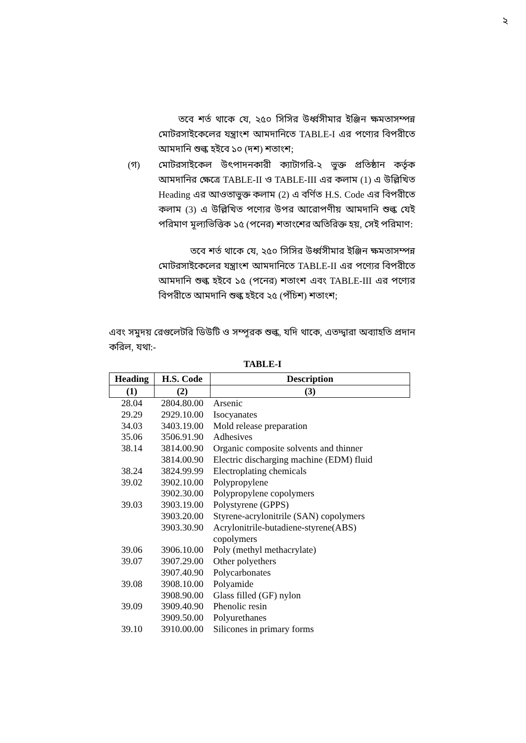২
তবে শর্ত থাকে যে, ২৫০ সিসির উর্ধ্বসীমার ইঞ্জিন ক্ষমতাসম্পন্ন মোটরসাইকেলের যন্ত্রাংশ আমদানিতে TABLE-I এর পণ্যের বিপরীতে আমদানি শুল্ক হইবে ১০ (দশ) শতাংশ;
(গ)
মোটরসাইকেল উৎপাদনকারী ক্যাটাগরি-২ ভুক্ত প্রতিষ্ঠান কর্তৃক আমদানির ক্ষেত্রে TABLE-II ও TABLE-III এর কলাম (1) এ উল্লিখিত Heading এর আওতাভুক্ত কলাম (2) এ বর্ণিত H.S. Code এর বিপরীতে কলাম (3) এ উল্লিখিত পণ্যের উপর আরোপণীয় আমদানি শুল্ক যেই পরিমাণ মূল্যভিত্তিক ১৫ (পনের) শতাংশের অতিরিক্ত হয়, সেই পরিমাণ:
তবে শর্ত থাকে যে, ২৫০ সিসির উর্ধ্বসীমার ইঞ্জিন ক্ষমতাসম্পন্ন মোটরসাইকেলের যন্ত্রাংশ আমদানিতে TABLE-II এর পণ্যের বিপরীতে আমদানি শুল্ক হইবে ১৫ (পনের) শতাংশ এবং TABLE-III এর পণ্যের বিপরীতে আমদানি শুল্ক হইবে ২৫ (পঁচিশ) শতাংশ;
এবং সমুদয় রেগুলেটরি ডিউটি ও সম্পূরক শুল্ক, যদি থাকে, এতদ্দ্বারা অব্যাহতি প্রদান করিল, যথা:-
TABLE-I
| Heading | H.S. Code | Description |
| --- | --- | --- |
| (1) | (2) | (3) |
| 28.04 | 2804.80.00 | Arsenic |
| 29.29 | 2929.10.00 | Isocyanates |
| 34.03 | 3403.19.00 | Mold release preparation |
| 35.06 | 3506.91.90 | Adhesives |
| 38.14 | 3814.00.90 | Organic composite solvents and thinner |
| | 3814.00.90 | Electric discharging machine (EDM) fluid |
| 38.24 | 3824.99.99 | Electroplating chemicals |
| 39.02 | 3902.10.00 | Polypropylene |
| | 3902.30.00 | Polypropylene copolymers |
| 39.03 | 3903.19.00 | Polystyrene (GPPS) |
| | 3903.20.00 | Styrene-acrylonitrile (SAN) copolymers |
| | 3903.30.90 | Acrylonitrile-butadiene-styrene(ABS) copolymers |
| 39.06 | 3906.10.00 | Poly (methyl methacrylate) |
| 39.07 | 3907.29.00 | Other polyethers |
| | 3907.40.90 | Polycarbonates |
| 39.08 | 3908.10.00 | Polyamide |
| | 3908.90.00 | Glass filled (GF) nylon |
| 39.09 | 3909.40.90 | Phenolic resin |
| | 3909.50.00 | Polyurethanes |
| 39.10 | 3910.00.00 | Silicones in primary forms |